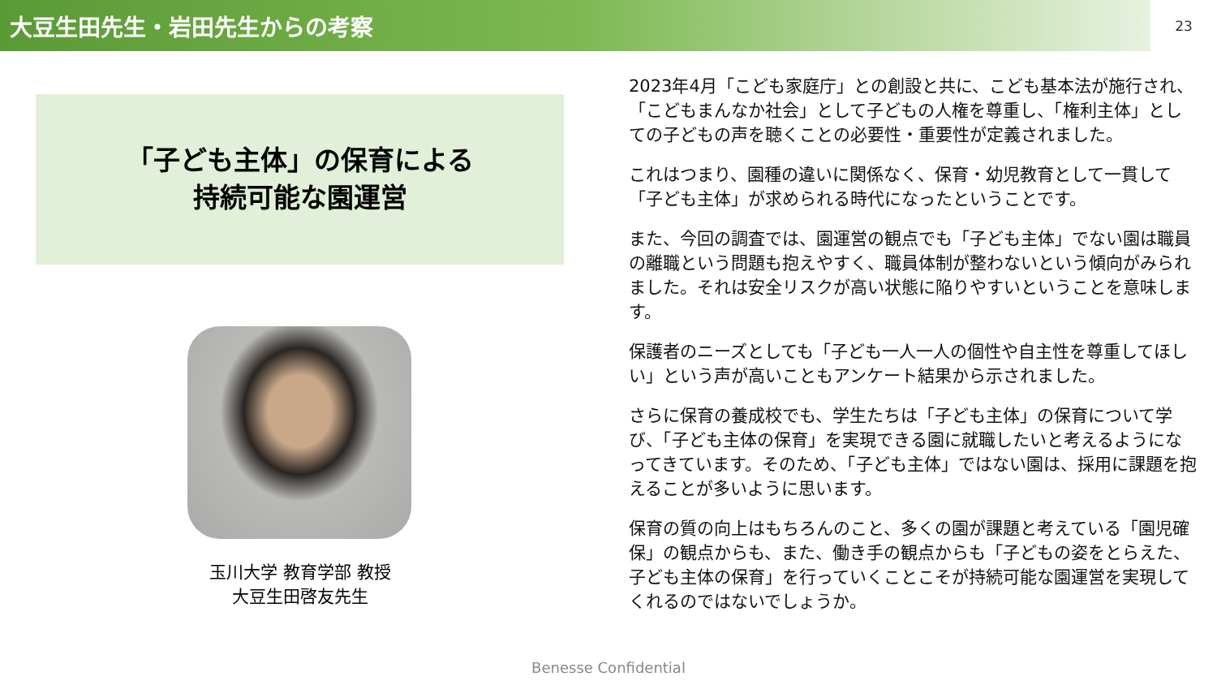大豆生田先生・岩田先生からの考察
23
「子ども主体」の保育による
持続可能な園運営
玉川大学 教育学部 教授
大豆生田啓友先生
2023年4月「こども家庭庁」との創設と共に、こども基本法が施行され、「こどもまんなか社会」として子どもの人権を尊重し、「権利主体」としての子どもの声を聴くことの必要性・重要性が定義されました。
これはつまり、園種の違いに関係なく、保育・幼児教育として一貫して「子ども主体」が求められる時代になったということです。
また、今回の調査では、園運営の観点でも「子ども主体」でない園は職員の離職という問題も抱えやすく、職員体制が整わないという傾向がみられました。それは安全リスクが高い状態に陥りやすいということを意味します。
保護者のニーズとしても「子ども一人一人の個性や自主性を尊重してほしい」という声が高いこともアンケート結果から示されました。
さらに保育の養成校でも、学生たちは「子ども主体」の保育について学び、「子ども主体の保育」を実現できる園に就職したいと考えるようになってきています。そのため、「子ども主体」ではない園は、採用に課題を抱えることが多いように思います。
保育の質の向上はもちろんのこと、多くの園が課題と考えている「園児確保」の観点からも、また、働き手の観点からも「子どもの姿をとらえた、子ども主体の保育」を行っていくことこそが持続可能な園運営を実現してくれるのではないでしょうか。
Benesse Confidential